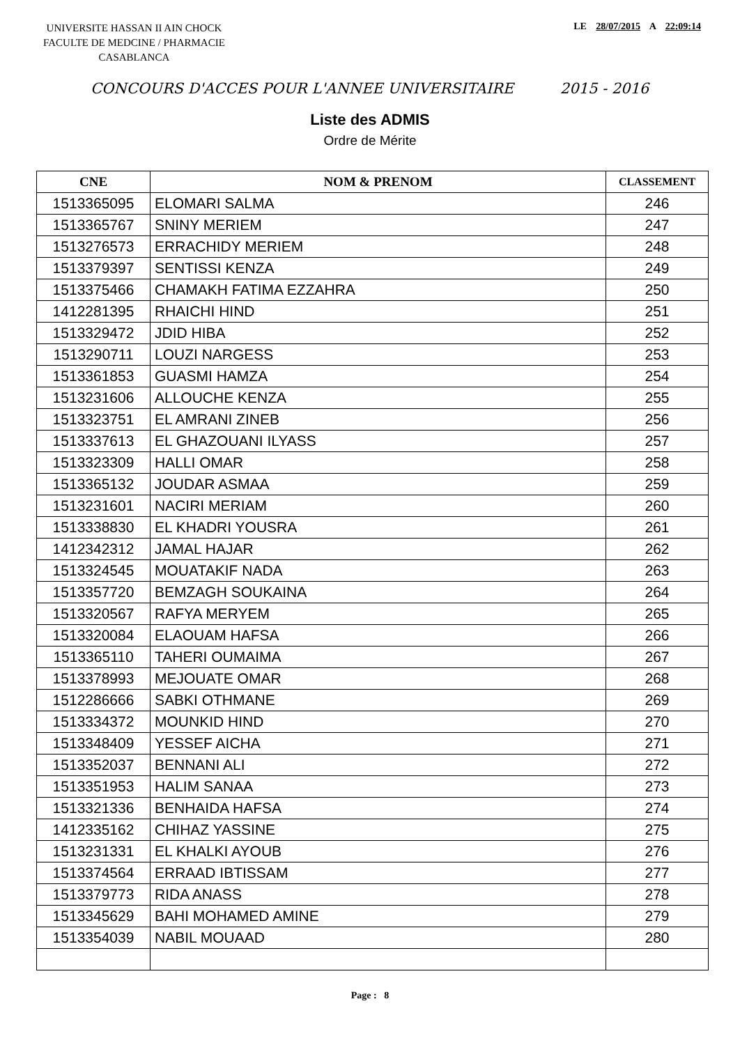UNIVERSITE HASSAN II AIN CHOCK
FACULTE DE MEDCINE / PHARMACIE
CASABLANCA
LE 28/07/2015 A 22:09:14
CONCOURS D'ACCES POUR L'ANNEE UNIVERSITAIRE 2015 - 2016
Liste des ADMIS
Ordre de Mérite
| CNE | NOM & PRENOM | CLASSEMENT |
| --- | --- | --- |
| 1513365095 | ELOMARI SALMA | 246 |
| 1513365767 | SNINY MERIEM | 247 |
| 1513276573 | ERRACHIDY MERIEM | 248 |
| 1513379397 | SENTISSI KENZA | 249 |
| 1513375466 | CHAMAKH FATIMA EZZAHRA | 250 |
| 1412281395 | RHAICHI HIND | 251 |
| 1513329472 | JDID HIBA | 252 |
| 1513290711 | LOUZI NARGESS | 253 |
| 1513361853 | GUASMI HAMZA | 254 |
| 1513231606 | ALLOUCHE KENZA | 255 |
| 1513323751 | EL AMRANI ZINEB | 256 |
| 1513337613 | EL GHAZOUANI ILYASS | 257 |
| 1513323309 | HALLI OMAR | 258 |
| 1513365132 | JOUDAR ASMAA | 259 |
| 1513231601 | NACIRI MERIAM | 260 |
| 1513338830 | EL KHADRI YOUSRA | 261 |
| 1412342312 | JAMAL HAJAR | 262 |
| 1513324545 | MOUATAKIF NADA | 263 |
| 1513357720 | BEMZAGH SOUKAINA | 264 |
| 1513320567 | RAFYA MERYEM | 265 |
| 1513320084 | ELAOUAM HAFSA | 266 |
| 1513365110 | TAHERI OUMAIMA | 267 |
| 1513378993 | MEJOUATE OMAR | 268 |
| 1512286666 | SABKI OTHMANE | 269 |
| 1513334372 | MOUNKID HIND | 270 |
| 1513348409 | YESSEF AICHA | 271 |
| 1513352037 | BENNANI ALI | 272 |
| 1513351953 | HALIM SANAA | 273 |
| 1513321336 | BENHAIDA HAFSA | 274 |
| 1412335162 | CHIHAZ YASSINE | 275 |
| 1513231331 | EL KHALKI AYOUB | 276 |
| 1513374564 | ERRAAD IBTISSAM | 277 |
| 1513379773 | RIDA ANASS | 278 |
| 1513345629 | BAHI MOHAMED AMINE | 279 |
| 1513354039 | NABIL MOUAAD | 280 |
Page : 8